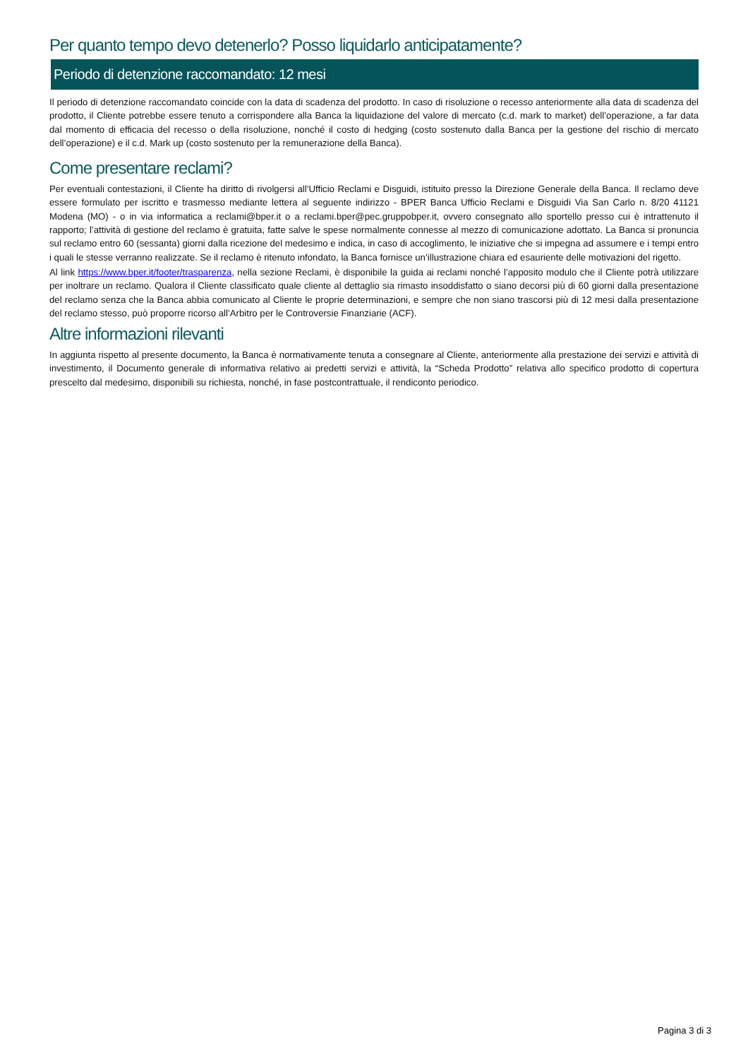Per quanto tempo devo detenerlo? Posso liquidarlo anticipatamente?
Periodo di detenzione raccomandato: 12 mesi
Il periodo di detenzione raccomandato coincide con la data di scadenza del prodotto. In caso di risoluzione o recesso anteriormente alla data di scadenza del prodotto, il Cliente potrebbe essere tenuto a corrispondere alla Banca la liquidazione del valore di mercato (c.d. mark to market) dell’operazione, a far data dal momento di efficacia del recesso o della risoluzione, nonché il costo di hedging (costo sostenuto dalla Banca per la gestione del rischio di mercato dell’operazione) e il c.d. Mark up (costo sostenuto per la remunerazione della Banca).
Come presentare reclami?
Per eventuali contestazioni, il Cliente ha diritto di rivolgersi all’Ufficio Reclami e Disguidi, istituito presso la Direzione Generale della Banca. Il reclamo deve essere formulato per iscritto e trasmesso mediante lettera al seguente indirizzo - BPER Banca Ufficio Reclami e Disguidi Via San Carlo n. 8/20 41121 Modena (MO) - o in via informatica a reclami@bper.it o a reclami.bper@pec.gruppobper.it, ovvero consegnato allo sportello presso cui è intrattenuto il rapporto; l’attività di gestione del reclamo è gratuita, fatte salve le spese normalmente connesse al mezzo di comunicazione adottato. La Banca si pronuncia sul reclamo entro 60 (sessanta) giorni dalla ricezione del medesimo e indica, in caso di accoglimento, le iniziative che si impegna ad assumere e i tempi entro i quali le stesse verranno realizzate. Se il reclamo è ritenuto infondato, la Banca fornisce un’illustrazione chiara ed esauriente delle motivazioni del rigetto.
Al link https://www.bper.it/footer/trasparenza, nella sezione Reclami, è disponibile la guida ai reclami nonché l’apposito modulo che il Cliente potrà utilizzare per inoltrare un reclamo. Qualora il Cliente classificato quale cliente al dettaglio sia rimasto insoddisfatto o siano decorsi più di 60 giorni dalla presentazione del reclamo senza che la Banca abbia comunicato al Cliente le proprie determinazioni, e sempre che non siano trascorsi più di 12 mesi dalla presentazione del reclamo stesso, può proporre ricorso all’Arbitro per le Controversie Finanziarie (ACF).
Altre informazioni rilevanti
In aggiunta rispetto al presente documento, la Banca è normativamente tenuta a consegnare al Cliente, anteriormente alla prestazione dei servizi e attività di investimento, il Documento generale di informativa relativo ai predetti servizi e attività, la “Scheda Prodotto” relativa allo specifico prodotto di copertura prescelto dal medesimo, disponibili su richiesta, nonché, in fase postcontrattuale, il rendiconto periodico.
Pagina 3 di 3